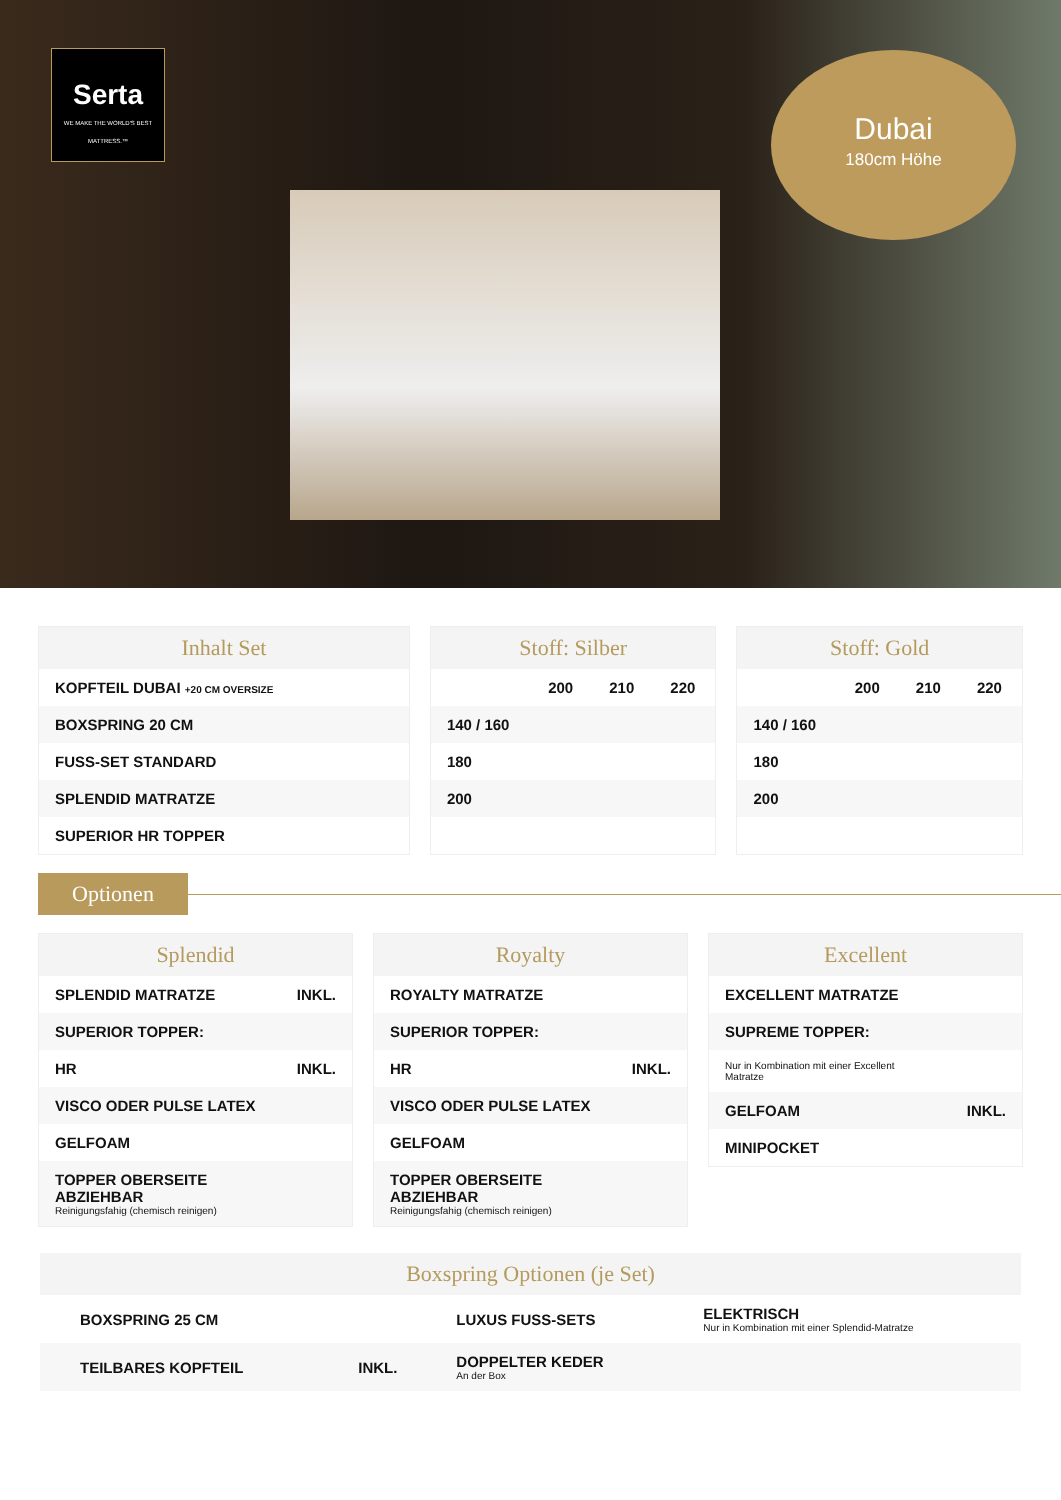Serta
WE MAKE THE WORLD'S BEST MATTRESS.™
Dubai
180cm Höhe
Inhalt Set
| KOPFTEIL DUBAI +20 CM OVERSIZE |
| BOXSPRING 20 CM |
| FUSS-SET STANDARD |
| SPLENDID MATRATZE |
| SUPERIOR HR TOPPER |
Stoff: Silber
| | 200 | 210 | 220 |
| --- | --- | --- | --- |
| 140 / 160 | | | |
| 180 | | | |
| 200 | | | |
Stoff: Gold
| | 200 | 210 | 220 |
| --- | --- | --- | --- |
| 140 / 160 | | | |
| 180 | | | |
| 200 | | | |
Optionen
Splendid
| SPLENDID MATRATZE | INKL. |
| SUPERIOR TOPPER: | |
| HR | INKL. |
| VISCO ODER PULSE LATEX | |
| GELFOAM | |
| TOPPER OBERSEITE ABZIEHBAR Reinigungsfahig (chemisch reinigen) | |
Royalty
| ROYALTY MATRATZE | |
| SUPERIOR TOPPER: | |
| HR | INKL. |
| VISCO ODER PULSE LATEX | |
| GELFOAM | |
| TOPPER OBERSEITE ABZIEHBAR Reinigungsfahig (chemisch reinigen) | |
Excellent
| EXCELLENT MATRATZE | |
| SUPREME TOPPER: | |
| Nur in Kombination mit einer Excellent Matratze | |
| GELFOAM | INKL. |
| MINIPOCKET | |
Boxspring Optionen (je Set)
| BOXSPRING 25 CM | | LUXUS FUSS-SETS | ELEKTRISCH Nur in Kombination mit einer Splendid-Matratze |
| TEILBARES KOPFTEIL | INKL. | DOPPELTER KEDER An der Box | |